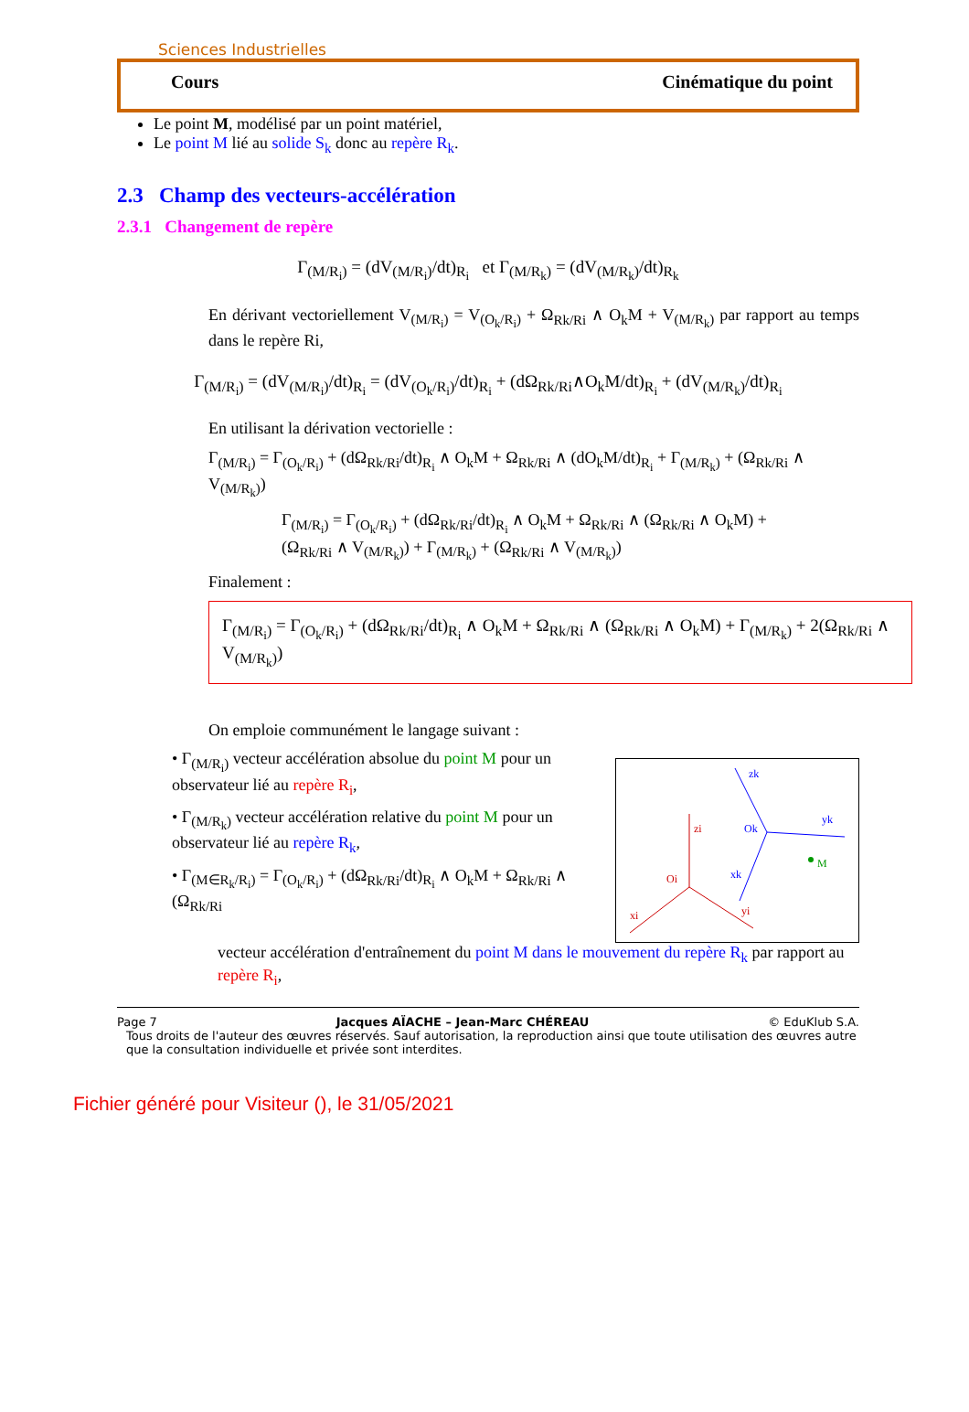Sciences Industrielles
Cours Cinématique du point
Le point M, modélisé par un point matériel,
Le point M lié au solide S<sub>k</sub> donc au repère R<sub>k</sub>.
2.3 Champ des vecteurs-accélération
2.3.1 Changement de repère
Γ<sub>(M/R<sub>i</sub>)</sub> = (dV<sub>(M/R<sub>i</sub>)</sub>/dt)<sub>R<sub>i</sub></sub> et Γ<sub>(M/R<sub>k</sub>)</sub> = (dV<sub>(M/R<sub>k</sub>)</sub>/dt)<sub>R<sub>k</sub></sub>
En dérivant vectoriellement V<sub>(M/R<sub>i</sub>)</sub> = V<sub>(O<sub>k</sub>/R<sub>i</sub>)</sub> + Ω<sub>Rk/Ri</sub> ∧ O<sub>k</sub>M + V<sub>(M/R<sub>k</sub>)</sub> par rapport au temps dans le repère Ri,
Γ<sub>(M/R<sub>i</sub>)</sub> = (dV<sub>(M/R<sub>i</sub>)</sub>/dt)<sub>R<sub>i</sub></sub> = (dV<sub>(O<sub>k</sub>/R<sub>i</sub>)</sub>/dt)<sub>R<sub>i</sub></sub> + (dΩ<sub>Rk/Ri</sub>∧O<sub>k</sub>M/dt)<sub>R<sub>i</sub></sub> + (dV<sub>(M/R<sub>k</sub>)</sub>/dt)<sub>R<sub>i</sub></sub>
En utilisant la dérivation vectorielle :
Γ<sub>(M/R<sub>i</sub>)</sub> = Γ<sub>(O<sub>k</sub>/R<sub>i</sub>)</sub> + (dΩ<sub>Rk/Ri</sub>/dt)<sub>R<sub>i</sub></sub> ∧ O<sub>k</sub>M + Ω<sub>Rk/Ri</sub> ∧ (dO<sub>k</sub>M/dt)<sub>R<sub>i</sub></sub> + Γ<sub>(M/R<sub>k</sub>)</sub> + (Ω<sub>Rk/Ri</sub> ∧ V<sub>(M/R<sub>k</sub>)</sub>)
Γ<sub>(M/R<sub>i</sub>)</sub> = Γ<sub>(O<sub>k</sub>/R<sub>i</sub>)</sub> + (dΩ<sub>Rk/Ri</sub>/dt)<sub>R<sub>i</sub></sub> ∧ O<sub>k</sub>M + Ω<sub>Rk/Ri</sub> ∧ (Ω<sub>Rk/Ri</sub> ∧ O<sub>k</sub>M) +
(Ω<sub>Rk/Ri</sub> ∧ V<sub>(M/R<sub>k</sub>)</sub>) + Γ<sub>(M/R<sub>k</sub>)</sub> + (Ω<sub>Rk/Ri</sub> ∧ V<sub>(M/R<sub>k</sub>)</sub>)
Finalement :
Γ<sub>(M/R<sub>i</sub>)</sub> = Γ<sub>(O<sub>k</sub>/R<sub>i</sub>)</sub> + (dΩ<sub>Rk/Ri</sub>/dt)<sub>R<sub>i</sub></sub> ∧ O<sub>k</sub>M + Ω<sub>Rk/Ri</sub> ∧ (Ω<sub>Rk/Ri</sub> ∧ O<sub>k</sub>M) + Γ<sub>(M/R<sub>k</sub>)</sub> + 2(Ω<sub>Rk/Ri</sub> ∧ V<sub>(M/R<sub>k</sub>)</sub>)
On emploie communément le langage suivant :
zi
Oi
xi
yi
Ok
zk
yk
xk
M
• Γ<sub>(M/R<sub>i</sub>)</sub> vecteur accélération absolue du point M pour un observateur lié au repère R<sub>i</sub>,
• Γ<sub>(M/R<sub>k</sub>)</sub> vecteur accélération relative du point M pour un observateur lié au repère R<sub>k</sub>,
• Γ<sub>(M∈R<sub>k</sub>/R<sub>i</sub>)</sub> = Γ<sub>(O<sub>k</sub>/R<sub>i</sub>)</sub> + (dΩ<sub>Rk/Ri</sub>/dt)<sub>R<sub>i</sub></sub> ∧ O<sub>k</sub>M + Ω<sub>Rk/Ri</sub> ∧ (Ω<sub>Rk/Ri</sub>
vecteur accélération d'entraînement du point M dans le mouvement du repère R<sub>k</sub> par rapport au repère R<sub>i</sub>,
Page 7 Jacques AÏACHE – Jean-Marc CHÉREAU © EduKlub S.A.
Tous droits de l'auteur des œuvres réservés. Sauf autorisation, la reproduction ainsi que toute utilisation des œuvres autre que la consultation individuelle et privée sont interdites.
Fichier généré pour Visiteur (), le 31/05/2021